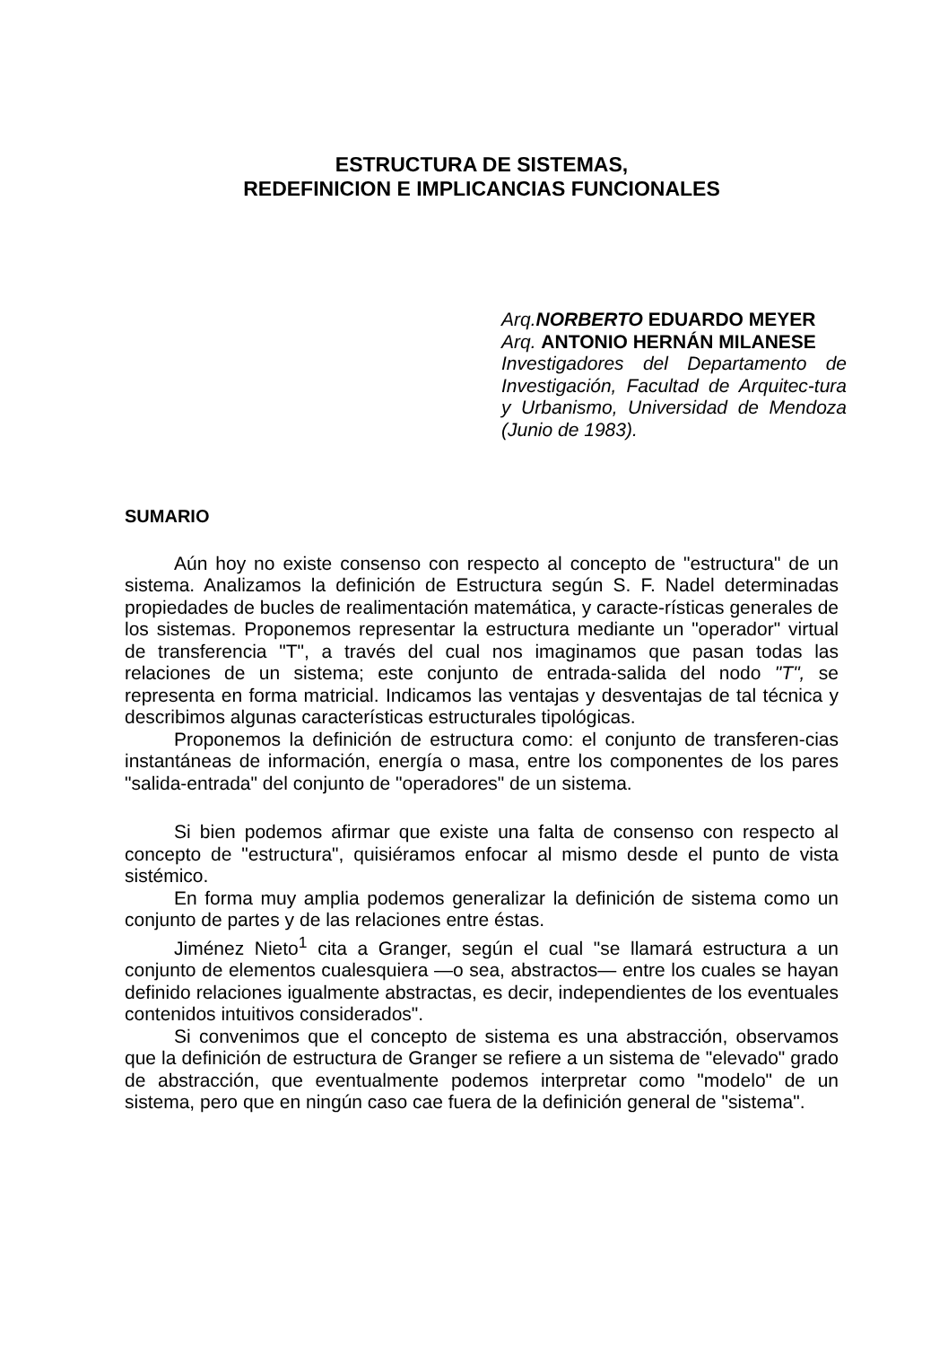ESTRUCTURA DE SISTEMAS,
REDEFINICION E IMPLICANCIAS FUNCIONALES
Arq. NORBERTO EDUARDO MEYER
Arq. ANTONIO HERNÁN MILANESE
Investigadores del Departamento de Investigación, Facultad de Arquitec-tura y Urbanismo, Universidad de Mendoza (Junio de 1983).
SUMARIO
Aún hoy no existe consenso con respecto al concepto de "estructura" de un sistema. Analizamos la definición de Estructura según S. F. Nadel determinadas propiedades de bucles de realimentación matemática, y caracte-rísticas generales de los sistemas. Proponemos representar la estructura mediante un "operador" virtual de transferencia "T", a través del cual nos imaginamos que pasan todas las relaciones de un sistema; este conjunto de entrada-salida del nodo "T", se representa en forma matricial. Indicamos las ventajas y desventajas de tal técnica y describimos algunas características estructurales tipológicas.
Proponemos la definición de estructura como: el conjunto de transferen-cias instantáneas de información, energía o masa, entre los componentes de los pares "salida-entrada" del conjunto de "operadores" de un sistema.
Si bien podemos afirmar que existe una falta de consenso con respecto al concepto de "estructura", quisiéramos enfocar al mismo desde el punto de vista sistémico.
En forma muy amplia podemos generalizar la definición de sistema como un conjunto de partes y de las relaciones entre éstas.
Jiménez Nieto<sup>1</sup> cita a Granger, según el cual "se llamará estructura a un conjunto de elementos cualesquiera —o sea, abstractos— entre los cuales se hayan definido relaciones igualmente abstractas, es decir, independientes de los eventuales contenidos intuitivos considerados".
Si convenimos que el concepto de sistema es una abstracción, observamos que la definición de estructura de Granger se refiere a un sistema de "elevado" grado de abstracción, que eventualmente podemos interpretar como "modelo" de un sistema, pero que en ningún caso cae fuera de la definición general de "sistema".